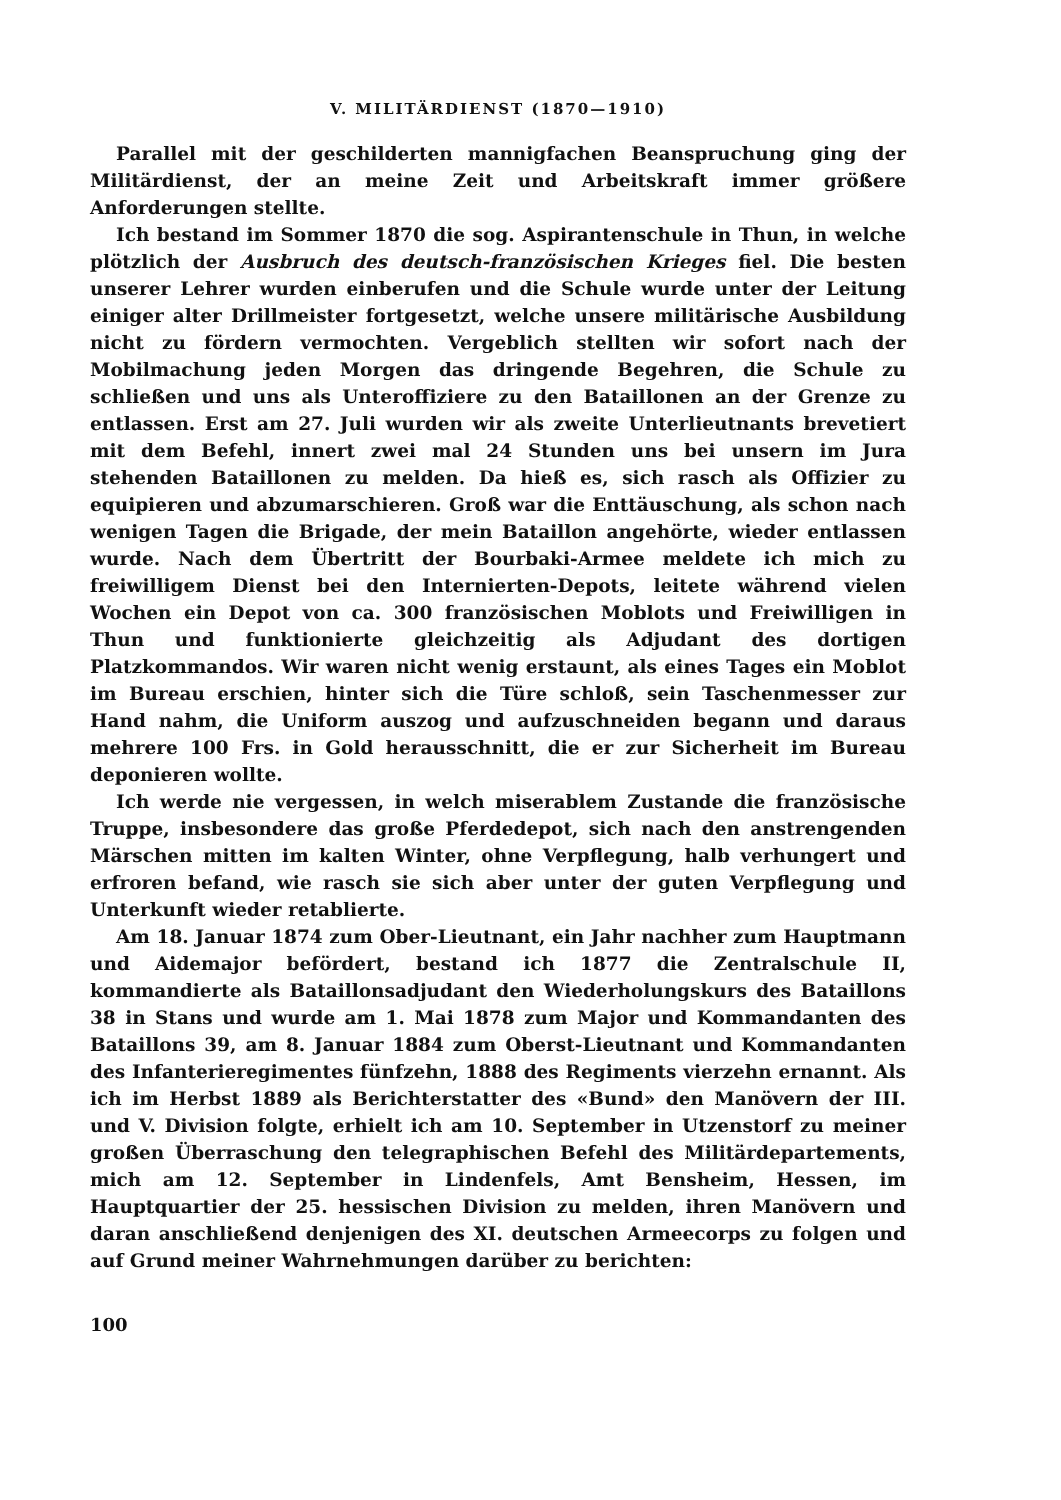V. MILITÄRDIENST (1870—1910)
Parallel mit der geschilderten mannigfachen Beanspruchung ging der Militärdienst, der an meine Zeit und Arbeitskraft immer größere Anforderungen stellte.
Ich bestand im Sommer 1870 die sog. Aspirantenschule in Thun, in welche plötzlich der Ausbruch des deutsch-französischen Krieges fiel. Die besten unserer Lehrer wurden einberufen und die Schule wurde unter der Leitung einiger alter Drillmeister fortgesetzt, welche unsere militärische Ausbildung nicht zu fördern vermochten. Vergeblich stellten wir sofort nach der Mobilmachung jeden Morgen das dringende Begehren, die Schule zu schließen und uns als Unteroffiziere zu den Bataillonen an der Grenze zu entlassen. Erst am 27. Juli wurden wir als zweite Unterlieutnants brevetiert mit dem Befehl, innert zwei mal 24 Stunden uns bei unsern im Jura stehenden Bataillonen zu melden. Da hieß es, sich rasch als Offizier zu equipieren und abzumarschieren. Groß war die Enttäuschung, als schon nach wenigen Tagen die Brigade, der mein Bataillon angehörte, wieder entlassen wurde. Nach dem Übertritt der Bourbaki-Armee meldete ich mich zu freiwilligem Dienst bei den Internierten-Depots, leitete während vielen Wochen ein Depot von ca. 300 französischen Moblots und Freiwilligen in Thun und funktionierte gleichzeitig als Adjudant des dortigen Platzkommandos. Wir waren nicht wenig erstaunt, als eines Tages ein Moblot im Bureau erschien, hinter sich die Türe schloß, sein Taschenmesser zur Hand nahm, die Uniform auszog und aufzuschneiden begann und daraus mehrere 100 Frs. in Gold herausschnitt, die er zur Sicherheit im Bureau deponieren wollte.
Ich werde nie vergessen, in welch miserablem Zustande die französische Truppe, insbesondere das große Pferdedepot, sich nach den anstrengenden Märschen mitten im kalten Winter, ohne Verpflegung, halb verhungert und erfroren befand, wie rasch sie sich aber unter der guten Verpflegung und Unterkunft wieder retablierte.
Am 18. Januar 1874 zum Ober-Lieutnant, ein Jahr nachher zum Hauptmann und Aidemajor befördert, bestand ich 1877 die Zentralschule II, kommandierte als Bataillonsadjudant den Wiederholungskurs des Bataillons 38 in Stans und wurde am 1. Mai 1878 zum Major und Kommandanten des Bataillons 39, am 8. Januar 1884 zum Oberst-Lieutnant und Kommandanten des Infanterieregimentes fünfzehn, 1888 des Regiments vierzehn ernannt. Als ich im Herbst 1889 als Berichterstatter des «Bund» den Manövern der III. und V. Division folgte, erhielt ich am 10. September in Utzenstorf zu meiner großen Überraschung den telegraphischen Befehl des Militärdepartements, mich am 12. September in Lindenfels, Amt Bensheim, Hessen, im Hauptquartier der 25. hessischen Division zu melden, ihren Manövern und daran anschließend denjenigen des XI. deutschen Armeecorps zu folgen und auf Grund meiner Wahrnehmungen darüber zu berichten:
100